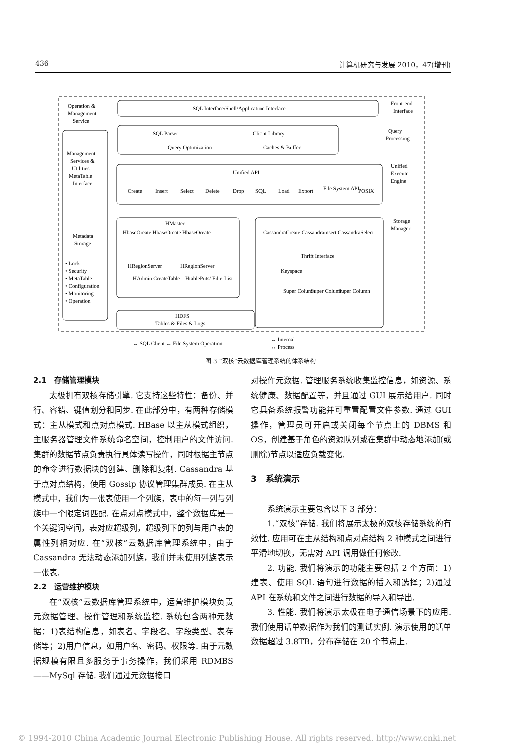436 计算机研究与发展 2010，47(增刊)
Operation &
Management
Service
SQL Interface/Shell/Application Interface
Front-end
Interface
SQL Parser
Client Library
Query Optimization
Caches & Buffer
Query
Processing
Management
Services &
Utilities
MetaTable
Interface
Unified API
Create
Insert
Select
Delete
Drop
SQL
Load
Export
File System API
POSIX
Unified
Execute
Engine
Metadata
Storage
Storage
Manager
HMaster
HbaseOreate HbaseOreate HbaseOreate
CassandraCreate Cassandrainsert CassandraSelect
Thrift Interface
Keyspace
HReglonServer
HReglonServer
HAdmin CreateTable
HtablePuts/ FilterList
Super Column
Super Column
Super Column
• Lock
• Security
• MetaTable
• Configuration
• Monitoring
• Operation
HDFS
Tables & Files & Logs
↔ SQL Client ↔ File System Operation
↔ Internal
↔ Process
图 3 “双核”云数据库管理系统的体系结构
2.1　存储管理模块
太极拥有双核存储引擎. 它支持这些特性：备份、并行、容错、键值划分和同步. 在此部分中，有两种存储模式：主从模式和点对点模式. HBase 以主从模式组织，主服务器管理文件系统命名空间，控制用户的文件访问. 集群的数据节点负责执行具体读写操作，同时根据主节点的命令进行数据块的创建、删除和复制. Cassandra 基于点对点结构，使用 Gossip 协议管理集群成员. 在主从模式中，我们为一张表使用一个列族，表中的每一列与列族中一个限定词匹配. 在点对点模式中，整个数据库是一个关键词空间，表对应超级列，超级列下的列与用户表的属性列相对应. 在“双核”云数据库管理系统中，由于 Cassandra 无法动态添加列族，我们并未使用列族表示一张表.
2.2　运营维护模块
在“双核”云数据库管理系统中，运营维护模块负责元数据管理、操作管理和系统监控. 系统包含两种元数据：1)表结构信息，如表名、字段名、字段类型、表存储等；2)用户信息，如用户名、密码、权限等. 由于元数据规模有限且多服务于事务操作，我们采用 RDMBS——MySql 存储. 我们通过元数据接口
对操作元数据. 管理服务系统收集监控信息，如资源、系统健康、数据配置等，并且通过 GUI 展示给用户. 同时它具备系统报警功能并可重置配置文件参数. 通过 GUI 操作，管理员可开启或关闭每个节点上的 DBMS 和 OS，创建基于角色的资源队列或在集群中动态地添加(或删除)节点以适应负载变化.
3　系统演示
系统演示主要包含以下 3 部分：
1.“双核”存储. 我们将展示太极的双核存储系统的有效性. 应用可在主从结构和点对点结构 2 种模式之间进行平滑地切换，无需对 API 调用做任何修改.
2. 功能. 我们将演示的功能主要包括 2 个方面：1)建表、使用 SQL 语句进行数据的插入和选择；2)通过 API 在系统和文件之间进行数据的导入和导出.
3. 性能. 我们将演示太极在电子通信场景下的应用. 我们使用话单数据作为我们的测试实例. 演示使用的话单数据超过 3.8TB，分布存储在 20 个节点上.
© 1994-2010 China Academic Journal Electronic Publishing House. All rights reserved. http://www.cnki.net